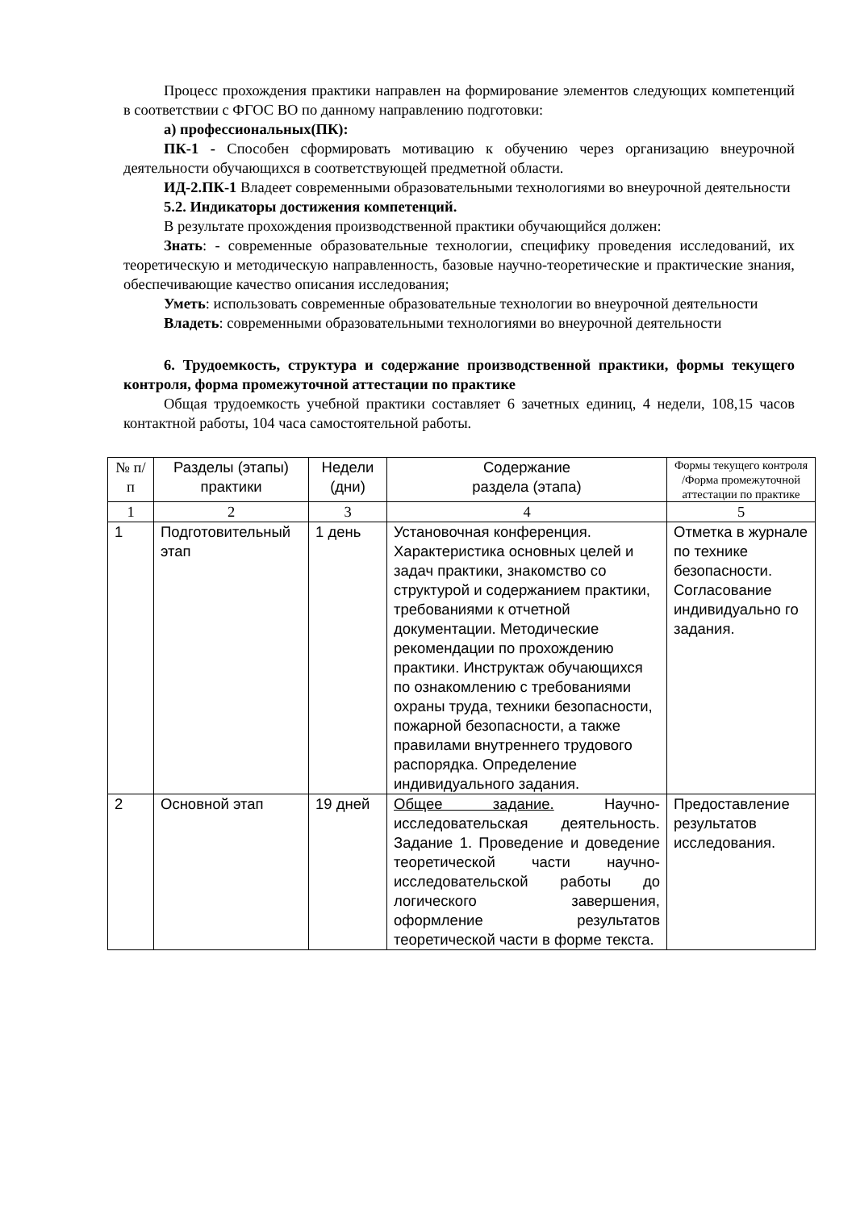Процесс прохождения практики направлен на формирование элементов следующих компетенций в соответствии с ФГОС ВО по данному направлению подготовки:
а) профессиональных(ПК):
ПК-1 - Способен сформировать мотивацию к обучению через организацию внеурочной деятельности обучающихся в соответствующей предметной области.
ИД-2.ПК-1 Владеет современными образовательными технологиями во внеурочной деятельности
5.2. Индикаторы достижения компетенций.
В результате прохождения производственной практики обучающийся должен:
Знать: - современные образовательные технологии, специфику проведения исследований, их теоретическую и методическую направленность, базовые научно-теоретические и практические знания, обеспечивающие качество описания исследования;
Уметь: использовать современные образовательные технологии во внеурочной деятельности
Владеть: современными образовательными технологиями во внеурочной деятельности
6. Трудоемкость, структура и содержание производственной практики, формы текущего контроля, форма промежуточной аттестации по практике
Общая трудоемкость учебной практики составляет 6 зачетных единиц, 4 недели, 108,15 часов контактной работы, 104 часа самостоятельной работы.
| № п/п | Разделы (этапы) практики | Недели (дни) | Содержание раздела (этапа) | Формы текущего контроля /Форма промежуточной аттестации по практике |
| --- | --- | --- | --- | --- |
| 1 | 2 | 3 | 4 | 5 |
| 1 | Подготовительный этап | 1 день | Установочная конференция. Характеристика основных целей и задач практики, знакомство со структурой и содержанием практики, требованиями к отчетной документации. Методические рекомендации по прохождению практики. Инструктаж обучающихся по ознакомлению с требованиями охраны труда, техники безопасности, пожарной безопасности, а также правилами внутреннего трудового распорядка. Определение индивидуального задания. | Отметка в журнале по технике безопасности. Согласование индивидуально го задания. |
| 2 | Основной этап | 19 дней | Общее задание. Научно-исследовательская деятельность. Задание 1. Проведение и доведение теоретической части научно-исследовательской работы до логического завершения, оформление результатов теоретической части в форме текста. | Предоставление результатов исследования. |